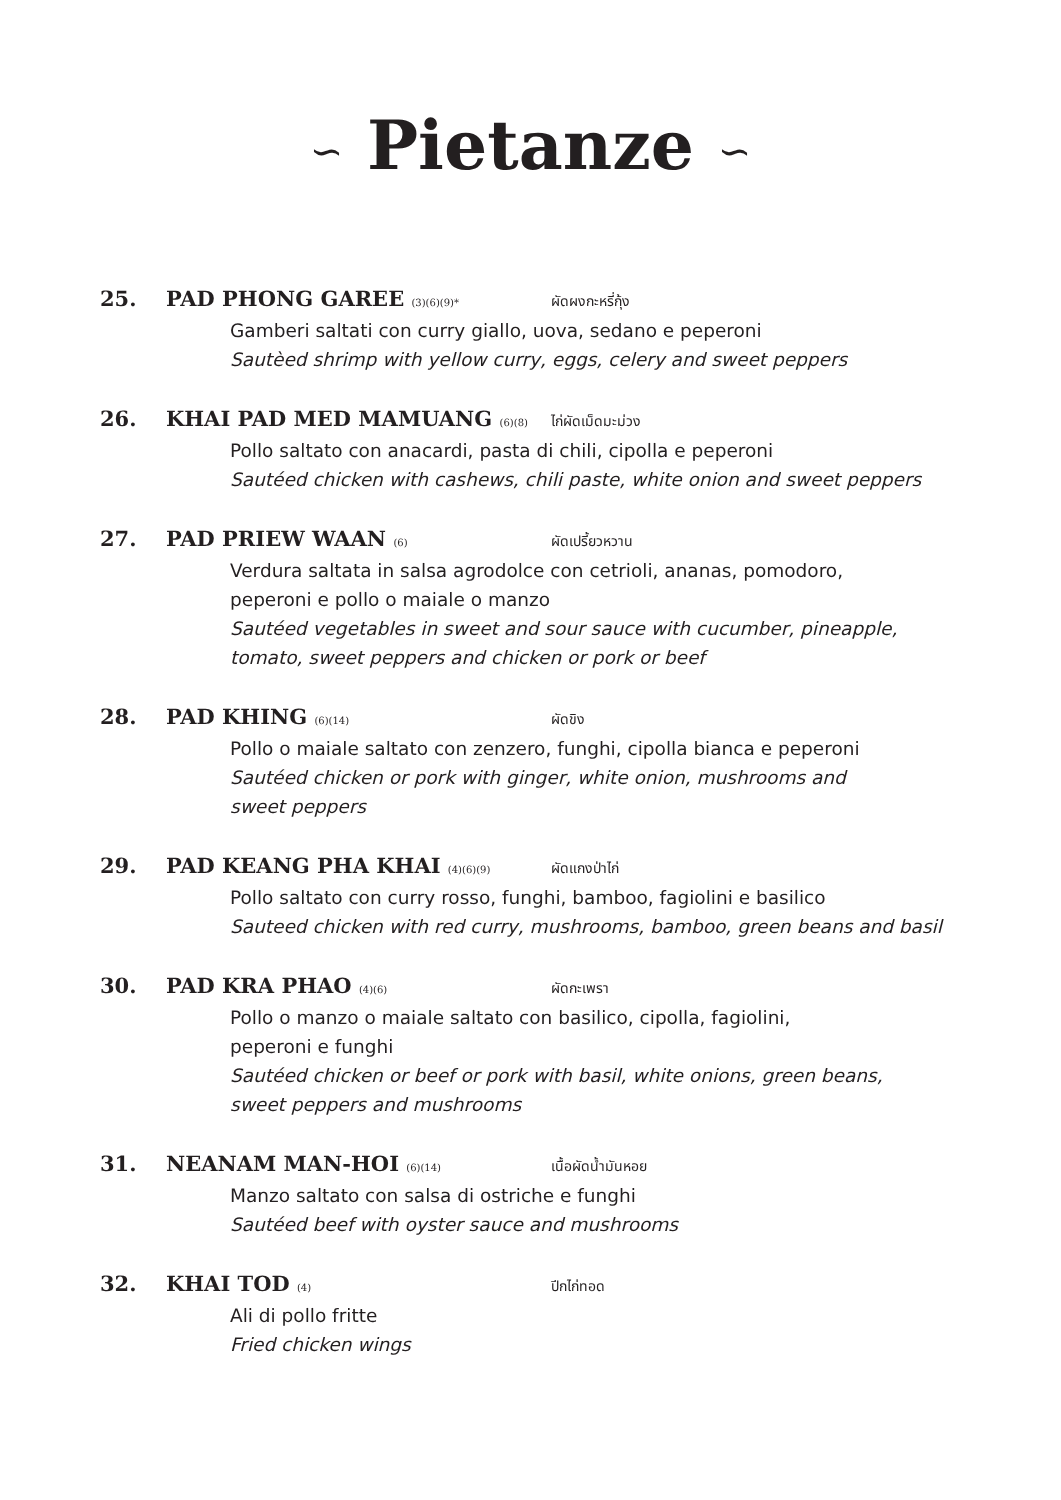∽ Pietanze ∽
25. PAD PHONG GAREE (3)(6)(9)* ผัดผงกะหรี่กุ้ง
Gamberi saltati con curry giallo, uova, sedano e peperoni
Sautèed shrimp with yellow curry, eggs, celery and sweet peppers
26. KHAI PAD MED MAMUANG (6)(8) ไก่ผัดเม็ดมะม่วง
Pollo saltato con anacardi, pasta di chili, cipolla e peperoni
Sautéed chicken with cashews, chili paste, white onion and sweet peppers
27. PAD PRIEW WAAN (6) ผัดเปรี้ยวหวาน
Verdura saltata in salsa agrodolce con cetrioli, ananas, pomodoro,
peperoni e pollo o maiale o manzo
Sautéed vegetables in sweet and sour sauce with cucumber, pineapple,
tomato, sweet peppers and chicken or pork or beef
28. PAD KHING (6)(14) ผัดขิง
Pollo o maiale saltato con zenzero, funghi, cipolla bianca e peperoni
Sautéed chicken or pork with ginger, white onion, mushrooms and
sweet peppers
29. PAD KEANG PHA KHAI (4)(6)(9) ผัดแกงป่าไก่
Pollo saltato con curry rosso, funghi, bamboo, fagiolini e basilico
Sauteed chicken with red curry, mushrooms, bamboo, green beans and basil
30. PAD KRA PHAO (4)(6) ผัดกะเพรา
Pollo o manzo o maiale saltato con basilico, cipolla, fagiolini,
peperoni e funghi
Sautéed chicken or beef or pork with basil, white onions, green beans,
sweet peppers and mushrooms
31. NEANAM MAN-HOI (6)(14) เนื้อผัดน้ำมันหอย
Manzo saltato con salsa di ostriche e funghi
Sautéed beef with oyster sauce and mushrooms
32. KHAI TOD (4) ปีกไก่ทอด
Ali di pollo fritte
Fried chicken wings